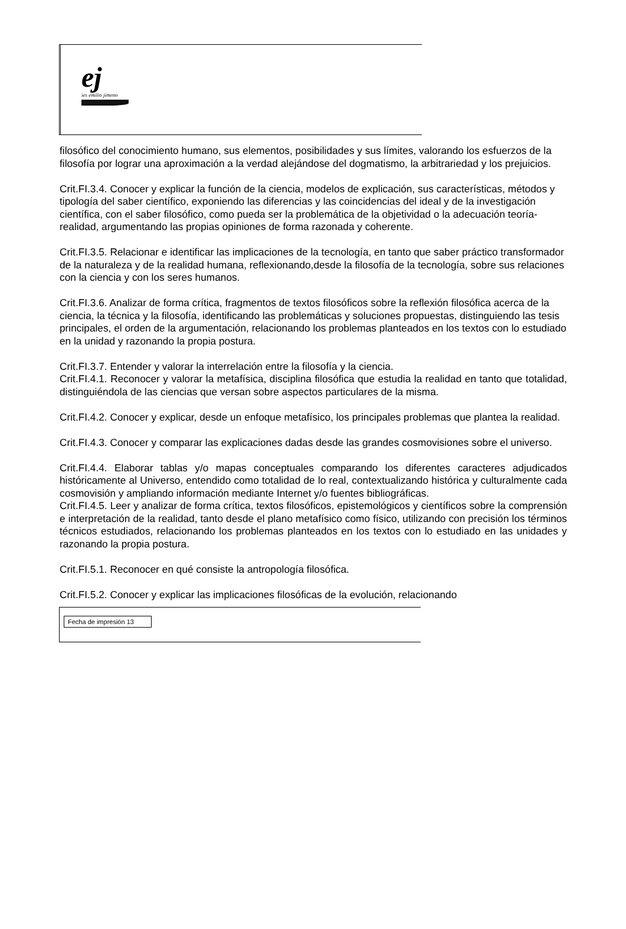ej
ies emilio jimeno
filosófico del conocimiento humano, sus elementos, posibilidades y sus límites, valorando los esfuerzos de la filosofía por lograr una aproximación a la verdad alejándose del dogmatismo, la arbitrariedad y los prejuicios.
Crit.FI.3.4. Conocer y explicar la función de la ciencia, modelos de explicación, sus características, métodos y tipología del saber científico, exponiendo las diferencias y las coincidencias del ideal y de la investigación científica, con el saber filosófico, como pueda ser la problemática de la objetividad o la adecuación teoría-realidad, argumentando las propias opiniones de forma razonada y coherente.
Crit.FI.3.5. Relacionar e identificar las implicaciones de la tecnología, en tanto que saber práctico transformador de la naturaleza y de la realidad humana, reflexionando,desde la filosofía de la tecnología, sobre sus relaciones con la ciencia y con los seres humanos.
Crit.FI.3.6. Analizar de forma crítica, fragmentos de textos filosóficos sobre la reflexión filosófica acerca de la ciencia, la técnica y la filosofía, identificando las problemáticas y soluciones propuestas, distinguiendo las tesis principales, el orden de la argumentación, relacionando los problemas planteados en los textos con lo estudiado en la unidad y razonando la propia postura.
Crit.FI.3.7. Entender y valorar la interrelación entre la filosofía y la ciencia.
Crit.FI.4.1. Reconocer y valorar la metafísica, disciplina filosófica que estudia la realidad en tanto que totalidad, distinguiéndola de las ciencias que versan sobre aspectos particulares de la misma.
Crit.FI.4.2. Conocer y explicar, desde un enfoque metafísico, los principales problemas que plantea la realidad.
Crit.FI.4.3. Conocer y comparar las explicaciones dadas desde las grandes cosmovisiones sobre el universo.
Crit.FI.4.4. Elaborar tablas y/o mapas conceptuales comparando los diferentes caracteres adjudicados históricamente al Universo, entendido como totalidad de lo real, contextualizando histórica y culturalmente cada cosmovisión y ampliando información mediante Internet y/o fuentes bibliográficas.
Crit.FI.4.5. Leer y analizar de forma crítica, textos filosóficos, epistemológicos y científicos sobre la comprensión e interpretación de la realidad, tanto desde el plano metafísico como físico, utilizando con precisión los términos técnicos estudiados, relacionando los problemas planteados en los textos con lo estudiado en las unidades y razonando la propia postura.
Crit.FI.5.1. Reconocer en qué consiste la antropología filosófica.
Crit.FI.5.2. Conocer y explicar las implicaciones filosóficas de la evolución, relacionando
Fecha de impresión 13